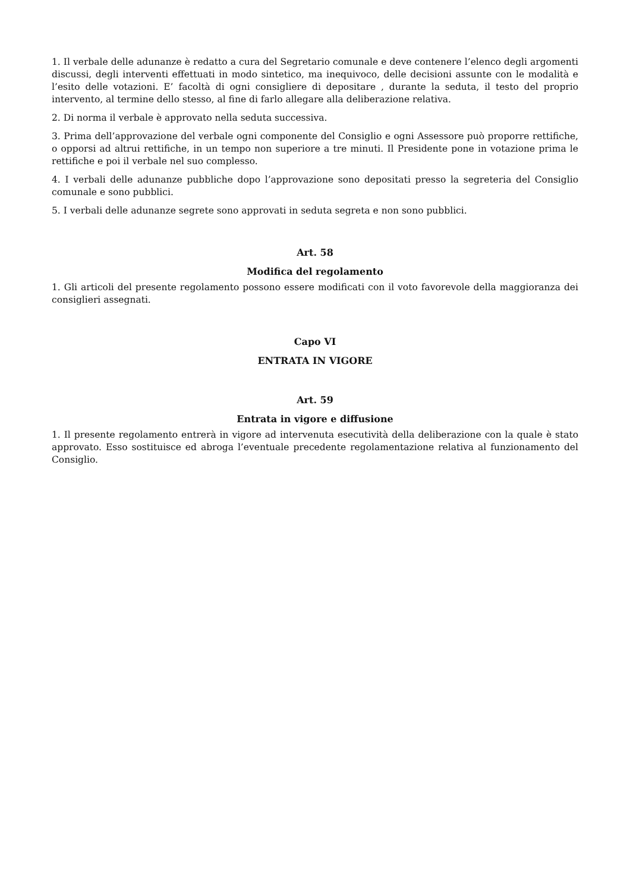1. Il verbale delle adunanze è redatto a cura del Segretario comunale e deve contenere l’elenco degli argomenti discussi, degli interventi effettuati in modo sintetico, ma inequivoco, delle decisioni assunte con le modalità e l’esito delle votazioni. E’ facoltà di ogni consigliere di depositare , durante la seduta, il testo del proprio intervento, al termine dello stesso, al fine di farlo allegare alla deliberazione relativa.
2. Di norma il verbale è approvato nella seduta successiva.
3. Prima dell’approvazione del verbale ogni componente del Consiglio e ogni Assessore può proporre rettifiche, o opporsi ad altrui rettifiche, in un tempo non superiore a tre minuti. Il Presidente pone in votazione prima le rettifiche e poi il verbale nel suo complesso.
4. I verbali delle adunanze pubbliche dopo l’approvazione sono depositati presso la segreteria del Consiglio comunale e sono pubblici.
5. I verbali delle adunanze segrete sono approvati in seduta segreta e non sono pubblici.
Art. 58
Modifica del regolamento
1. Gli articoli del presente regolamento possono essere modificati con il voto favorevole della maggioranza dei consiglieri assegnati.
Capo VI
ENTRATA IN VIGORE
Art. 59
Entrata in vigore e diffusione
1. Il presente regolamento entrerà in vigore ad intervenuta esecutività della deliberazione con la quale è stato approvato. Esso sostituisce ed abroga l’eventuale precedente regolamentazione relativa al funzionamento del Consiglio.